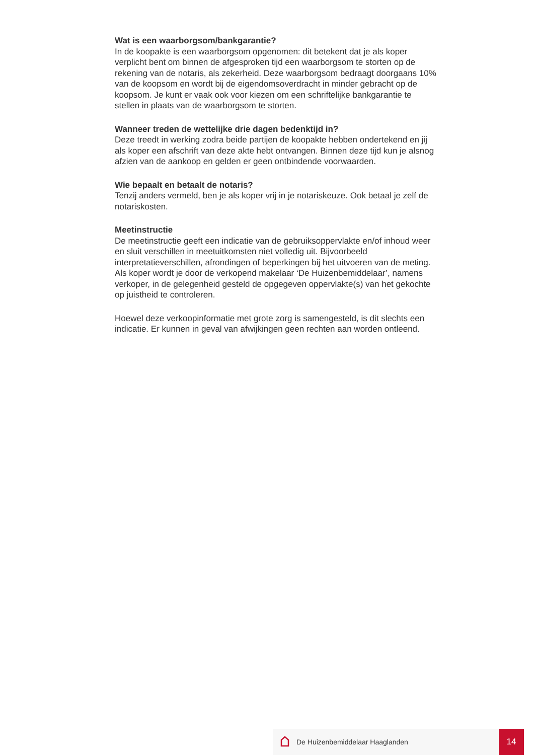Wat is een waarborgsom/bankgarantie?
In de koopakte is een waarborgsom opgenomen: dit betekent dat je als koper verplicht bent om binnen de afgesproken tijd een waarborgsom te storten op de rekening van de notaris, als zekerheid. Deze waarborgsom bedraagt doorgaans 10% van de koopsom en wordt bij de eigendomsoverdracht in minder gebracht op de koopsom. Je kunt er vaak ook voor kiezen om een schriftelijke bankgarantie te stellen in plaats van de waarborgsom te storten.
Wanneer treden de wettelijke drie dagen bedenktijd in?
Deze treedt in werking zodra beide partijen de koopakte hebben ondertekend en jij als koper een afschrift van deze akte hebt ontvangen. Binnen deze tijd kun je alsnog afzien van de aankoop en gelden er geen ontbindende voorwaarden.
Wie bepaalt en betaalt de notaris?
Tenzij anders vermeld, ben je als koper vrij in je notariskeuze. Ook betaal je zelf de notariskosten.
Meetinstructie
De meetinstructie geeft een indicatie van de gebruiksoppervlakte en/of inhoud weer en sluit verschillen in meetuitkomsten niet volledig uit. Bijvoorbeeld interpretatieverschillen, afrondingen of beperkingen bij het uitvoeren van de meting. Als koper wordt je door de verkopend makelaar ‘De Huizenbemiddelaar’, namens verkoper, in de gelegenheid gesteld de opgegeven oppervlakte(s) van het gekochte op juistheid te controleren.
Hoewel deze verkoopinformatie met grote zorg is samengesteld, is dit slechts een indicatie. Er kunnen in geval van afwijkingen geen rechten aan worden ontleend.
De Huizenbemiddelaar Haaglanden
14